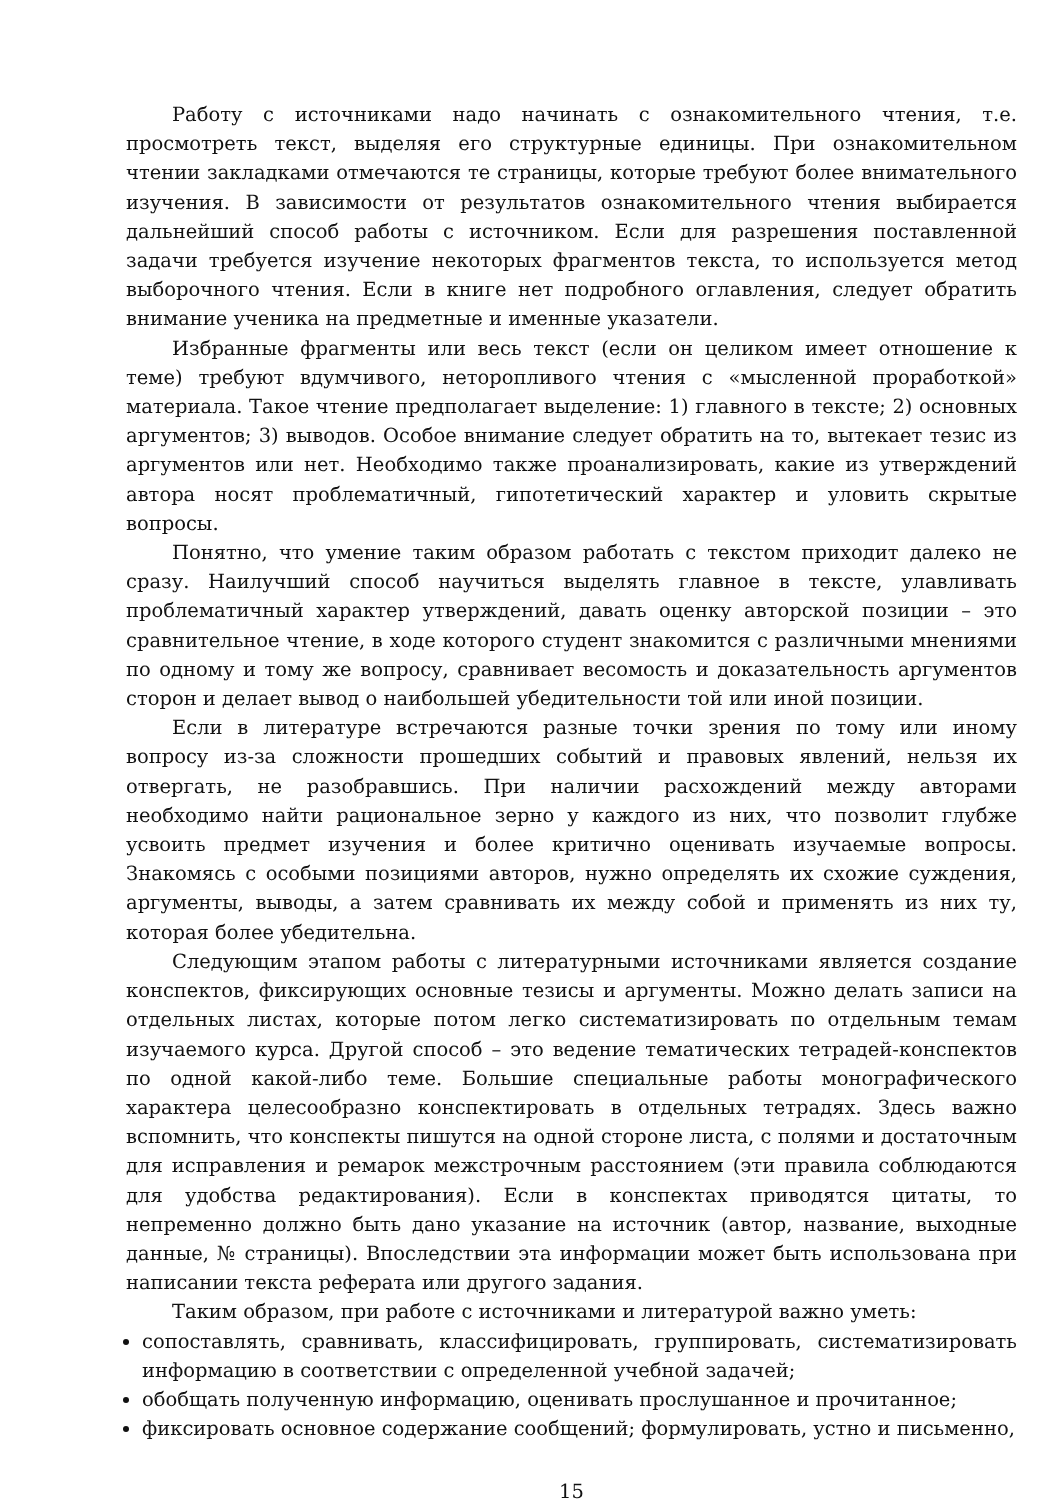Работу с источниками надо начинать с ознакомительного чтения, т.е. просмотреть текст, выделяя его структурные единицы. При ознакомительном чтении закладками отмечаются те страницы, которые требуют более внимательного изучения. В зависимости от результатов ознакомительного чтения выбирается дальнейший способ работы с источником. Если для разрешения поставленной задачи требуется изучение некоторых фрагментов текста, то используется метод выборочного чтения. Если в книге нет подробного оглавления, следует обратить внимание ученика на предметные и именные указатели.
Избранные фрагменты или весь текст (если он целиком имеет отношение к теме) требуют вдумчивого, неторопливого чтения с «мысленной проработкой» материала. Такое чтение предполагает выделение: 1) главного в тексте; 2) основных аргументов; 3) выводов. Особое внимание следует обратить на то, вытекает тезис из аргументов или нет. Необходимо также проанализировать, какие из утверждений автора носят проблематичный, гипотетический характер и уловить скрытые вопросы.
Понятно, что умение таким образом работать с текстом приходит далеко не сразу. Наилучший способ научиться выделять главное в тексте, улавливать проблематичный характер утверждений, давать оценку авторской позиции – это сравнительное чтение, в ходе которого студент знакомится с различными мнениями по одному и тому же вопросу, сравнивает весомость и доказательность аргументов сторон и делает вывод о наибольшей убедительности той или иной позиции.
Если в литературе встречаются разные точки зрения по тому или иному вопросу из-за сложности прошедших событий и правовых явлений, нельзя их отвергать, не разобравшись. При наличии расхождений между авторами необходимо найти рациональное зерно у каждого из них, что позволит глубже усвоить предмет изучения и более критично оценивать изучаемые вопросы. Знакомясь с особыми позициями авторов, нужно определять их схожие суждения, аргументы, выводы, а затем сравнивать их между собой и применять из них ту, которая более убедительна.
Следующим этапом работы с литературными источниками является создание конспектов, фиксирующих основные тезисы и аргументы. Можно делать записи на отдельных листах, которые потом легко систематизировать по отдельным темам изучаемого курса. Другой способ – это ведение тематических тетрадей-конспектов по одной какой-либо теме. Большие специальные работы монографического характера целесообразно конспектировать в отдельных тетрадях. Здесь важно вспомнить, что конспекты пишутся на одной стороне листа, с полями и достаточным для исправления и ремарок межстрочным расстоянием (эти правила соблюдаются для удобства редактирования). Если в конспектах приводятся цитаты, то непременно должно быть дано указание на источник (автор, название, выходные данные, № страницы). Впоследствии эта информации может быть использована при написании текста реферата или другого задания.
Таким образом, при работе с источниками и литературой важно уметь:
сопоставлять, сравнивать, классифицировать, группировать, систематизировать информацию в соответствии с определенной учебной задачей;
обобщать полученную информацию, оценивать прослушанное и прочитанное;
фиксировать основное содержание сообщений; формулировать, устно и письменно,
15